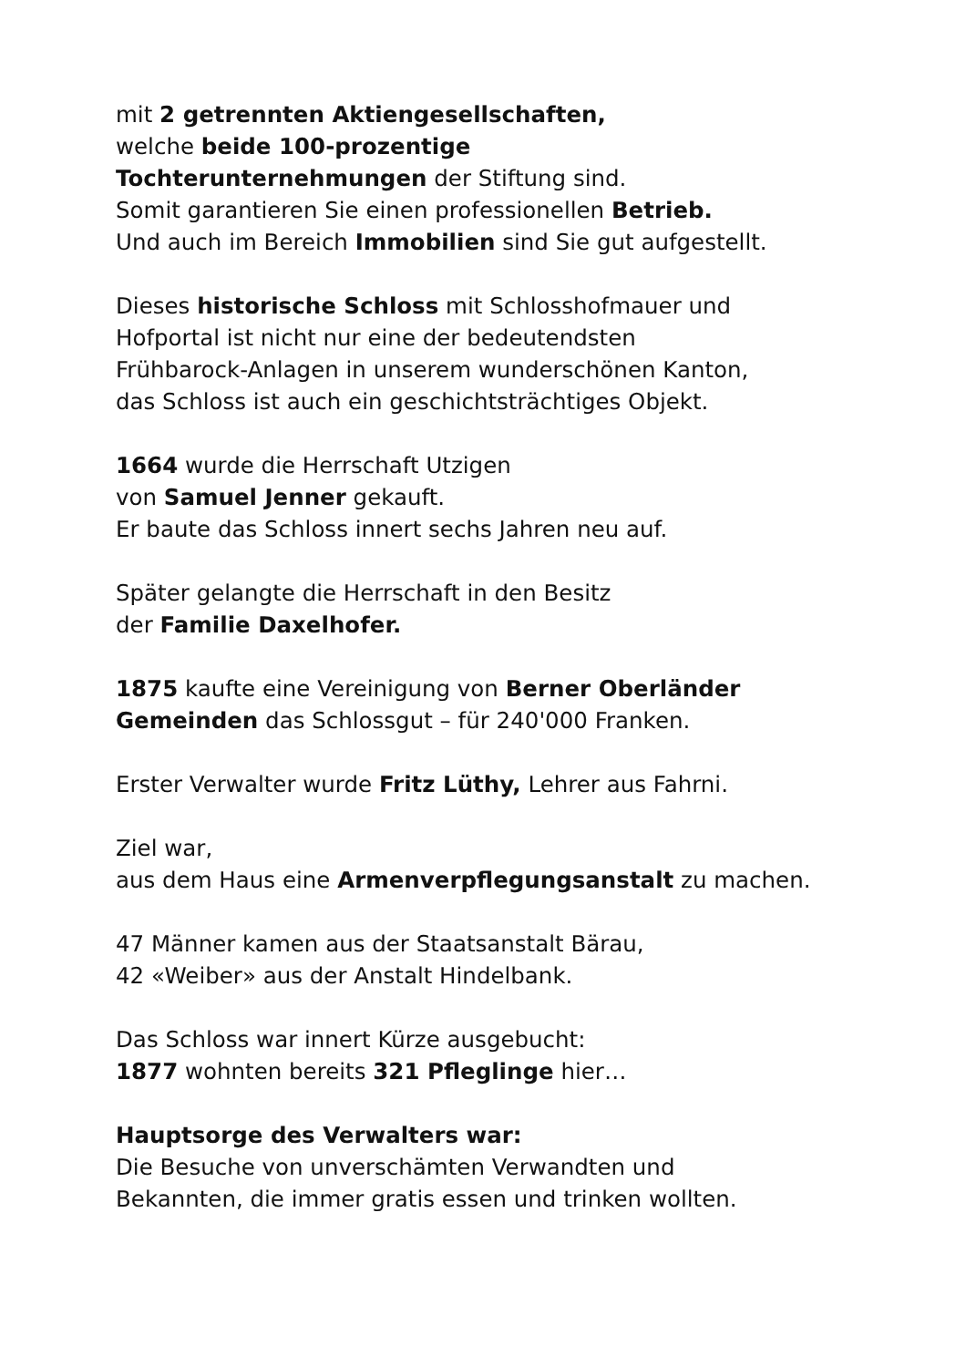mit 2 getrennten Aktiengesellschaften,
welche beide 100-prozentige
Tochterunternehmungen der Stiftung sind.
Somit garantieren Sie einen professionellen Betrieb.
Und auch im Bereich Immobilien sind Sie gut aufgestellt.
Dieses historische Schloss mit Schlosshofmauer und
Hofportal ist nicht nur eine der bedeutendsten
Frühbarock-Anlagen in unserem wunderschönen Kanton,
das Schloss ist auch ein geschichtsträchtiges Objekt.
1664 wurde die Herrschaft Utzigen
von Samuel Jenner gekauft.
Er baute das Schloss innert sechs Jahren neu auf.
Später gelangte die Herrschaft in den Besitz
der Familie Daxelhofer.
1875 kaufte eine Vereinigung von Berner Oberländer
Gemeinden das Schlossgut – für 240'000 Franken.
Erster Verwalter wurde Fritz Lüthy, Lehrer aus Fahrni.
Ziel war,
aus dem Haus eine Armenverpflegungsanstalt zu machen.
47 Männer kamen aus der Staatsanstalt Bärau,
42 «Weiber» aus der Anstalt Hindelbank.
Das Schloss war innert Kürze ausgebucht:
1877 wohnten bereits 321 Pfleglinge hier…
Hauptsorge des Verwalters war:
Die Besuche von unverschämten Verwandten und
Bekannten, die immer gratis essen und trinken wollten.